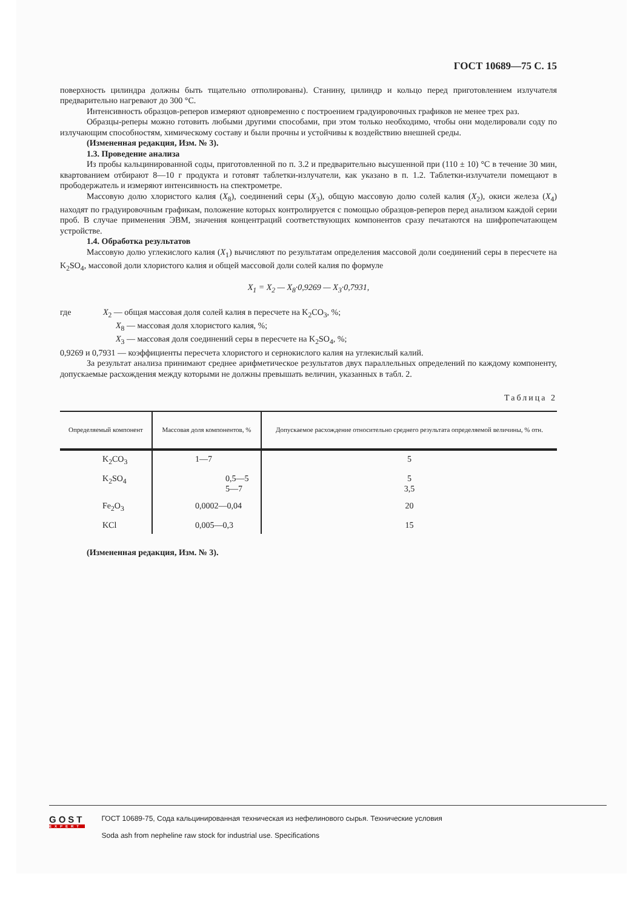ГОСТ 10689—75 С. 15
поверхность цилиндра должны быть тщательно отполированы). Станину, цилиндр и кольцо перед приготовлением излучателя предварительно нагревают до 300 °С.
Интенсивность образцов-реперов измеряют одновременно с построением градуировочных графиков не менее трех раз.
Образцы-реперы можно готовить любыми другими способами, при этом только необходимо, чтобы они моделировали соду по излучающим способностям, химическому составу и были прочны и устойчивы к воздействию внешней среды.
(Измененная редакция, Изм. № 3).
1.3. Проведение анализа
Из пробы кальцинированной соды, приготовленной по п. 3.2 и предварительно высушенной при (110 ± 10) °С в течение 30 мин, квартованием отбирают 8—10 г продукта и готовят таблетки-излучатели, как указано в п. 1.2. Таблетки-излучатели помещают в прободержатель и измеряют интенсивность на спектрометре.
Массовую долю хлористого калия (X<sub>8</sub>), соединений серы (X<sub>3</sub>), общую массовую долю солей калия (X<sub>2</sub>), окиси железа (X<sub>4</sub>) находят по градуировочным графикам, положение которых контролируется с помощью образцов-реперов перед анализом каждой серии проб. В случае применения ЭВМ, значения концентраций соответствующих компонентов сразу печатаются на шифропечатающем устройстве.
1.4. Обработка результатов
Массовую долю углекислого калия (X<sub>1</sub>) вычисляют по результатам определения массовой доли соединений серы в пересчете на K<sub>2</sub>SO<sub>4</sub>, массовой доли хлористого калия и общей массовой доли солей калия по формуле
X<sub>1</sub> = X<sub>2</sub> — X<sub>8</sub>·0,9269 — X<sub>3</sub>·0,7931,
где X<sub>2</sub> — общая массовая доля солей калия в пересчете на K<sub>2</sub>CO<sub>3</sub>, %;
X<sub>8</sub> — массовая доля хлористого калия, %;
X<sub>3</sub> — массовая доля соединений серы в пересчете на K<sub>2</sub>SO<sub>4</sub>, %;
0,9269 и 0,7931 — коэффициенты пересчета хлористого и сернокислого калия на углекислый калий.
За результат анализа принимают среднее арифметическое результатов двух параллельных определений по каждому компоненту, допускаемые расхождения между которыми не должны превышать величин, указанных в табл. 2.
Таблица 2
| Определяемый компонент | Массовая доля компонентов, % | Допускаемое расхождение относительно среднего результата определяемой величины, % отн. |
| --- | --- | --- |
| K<sub>2</sub>CO<sub>3</sub> | 1—7 | 5 |
| K<sub>2</sub>SO<sub>4</sub> | 0,5—5 5—7 | 5 3,5 |
| Fe<sub>2</sub>O<sub>3</sub> | 0,0002—0,04 | 20 |
| KCl | 0,005—0,3 | 15 |
(Измененная редакция, Изм. № 3).
GOST
EXPERT
ГОСТ 10689-75, Сода кальцинированная техническая из нефелинового сырья. Технические условия
Soda ash from nepheline raw stock for industrial use. Specifications